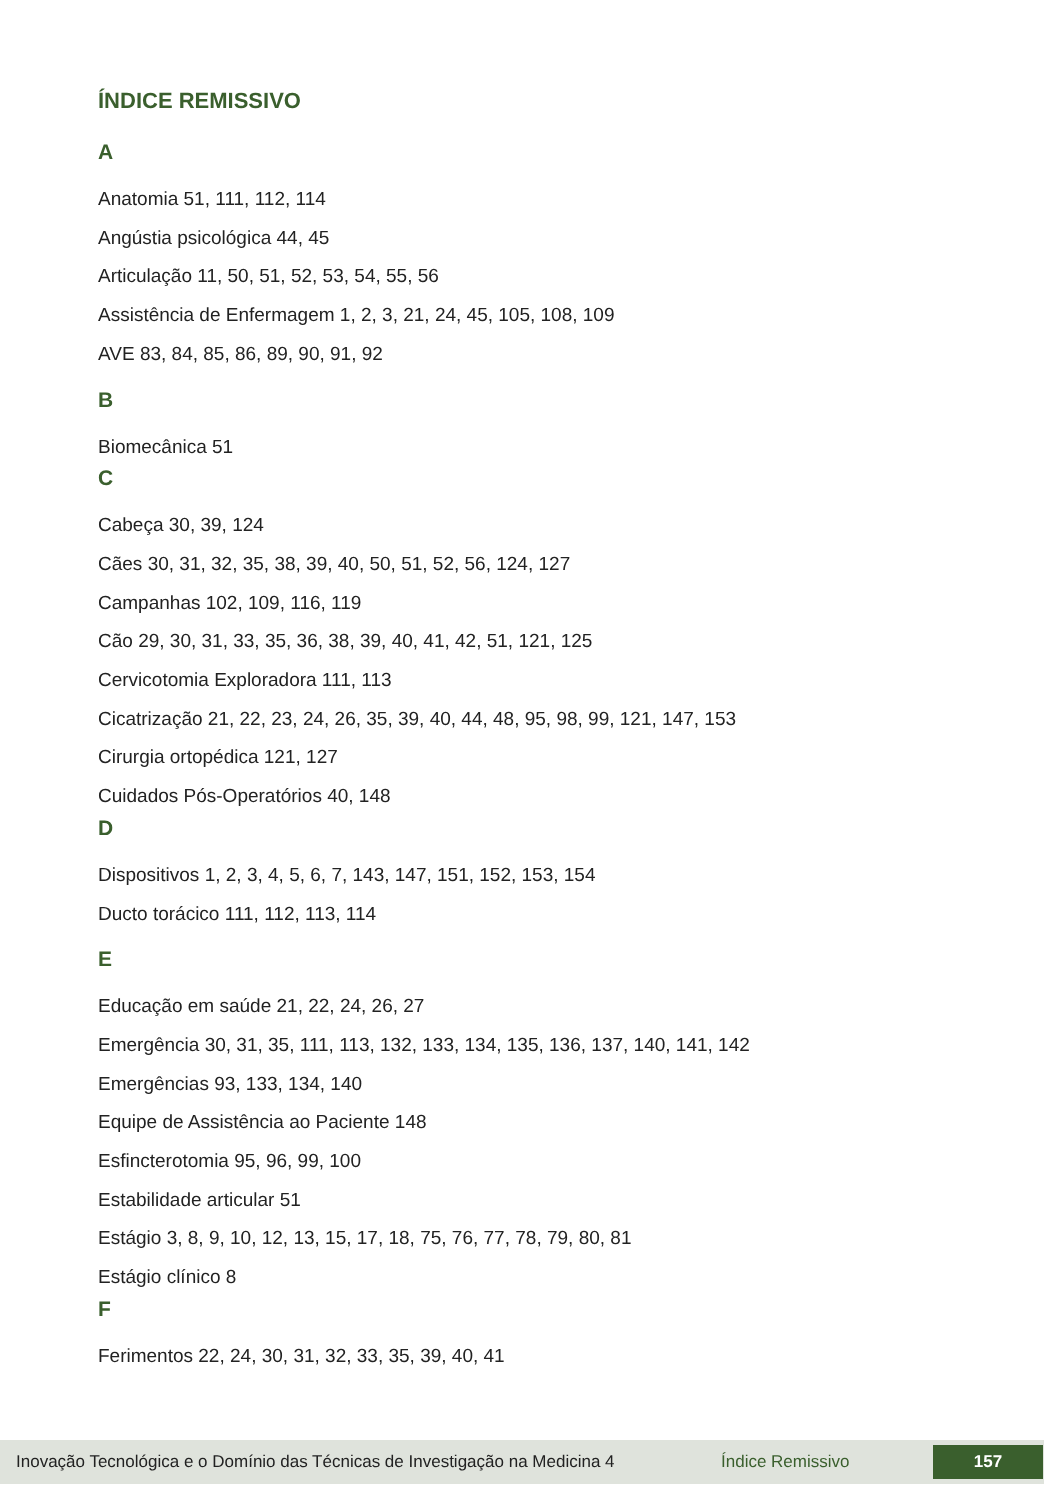ÍNDICE REMISSIVO
A
Anatomia 51, 111, 112, 114
Angústia psicológica 44, 45
Articulação 11, 50, 51, 52, 53, 54, 55, 56
Assistência de Enfermagem 1, 2, 3, 21, 24, 45, 105, 108, 109
AVE 83, 84, 85, 86, 89, 90, 91, 92
B
Biomecânica 51
C
Cabeça 30, 39, 124
Cães 30, 31, 32, 35, 38, 39, 40, 50, 51, 52, 56, 124, 127
Campanhas 102, 109, 116, 119
Cão 29, 30, 31, 33, 35, 36, 38, 39, 40, 41, 42, 51, 121, 125
Cervicotomia Exploradora 111, 113
Cicatrização 21, 22, 23, 24, 26, 35, 39, 40, 44, 48, 95, 98, 99, 121, 147, 153
Cirurgia ortopédica 121, 127
Cuidados Pós-Operatórios 40, 148
D
Dispositivos 1, 2, 3, 4, 5, 6, 7, 143, 147, 151, 152, 153, 154
Ducto torácico 111, 112, 113, 114
E
Educação em saúde 21, 22, 24, 26, 27
Emergência 30, 31, 35, 111, 113, 132, 133, 134, 135, 136, 137, 140, 141, 142
Emergências 93, 133, 134, 140
Equipe de Assistência ao Paciente 148
Esfincterotomia 95, 96, 99, 100
Estabilidade articular 51
Estágio 3, 8, 9, 10, 12, 13, 15, 17, 18, 75, 76, 77, 78, 79, 80, 81
Estágio clínico 8
F
Ferimentos 22, 24, 30, 31, 32, 33, 35, 39, 40, 41
Inovação Tecnológica e o Domínio das Técnicas de Investigação na Medicina 4 Índice Remissivo 157